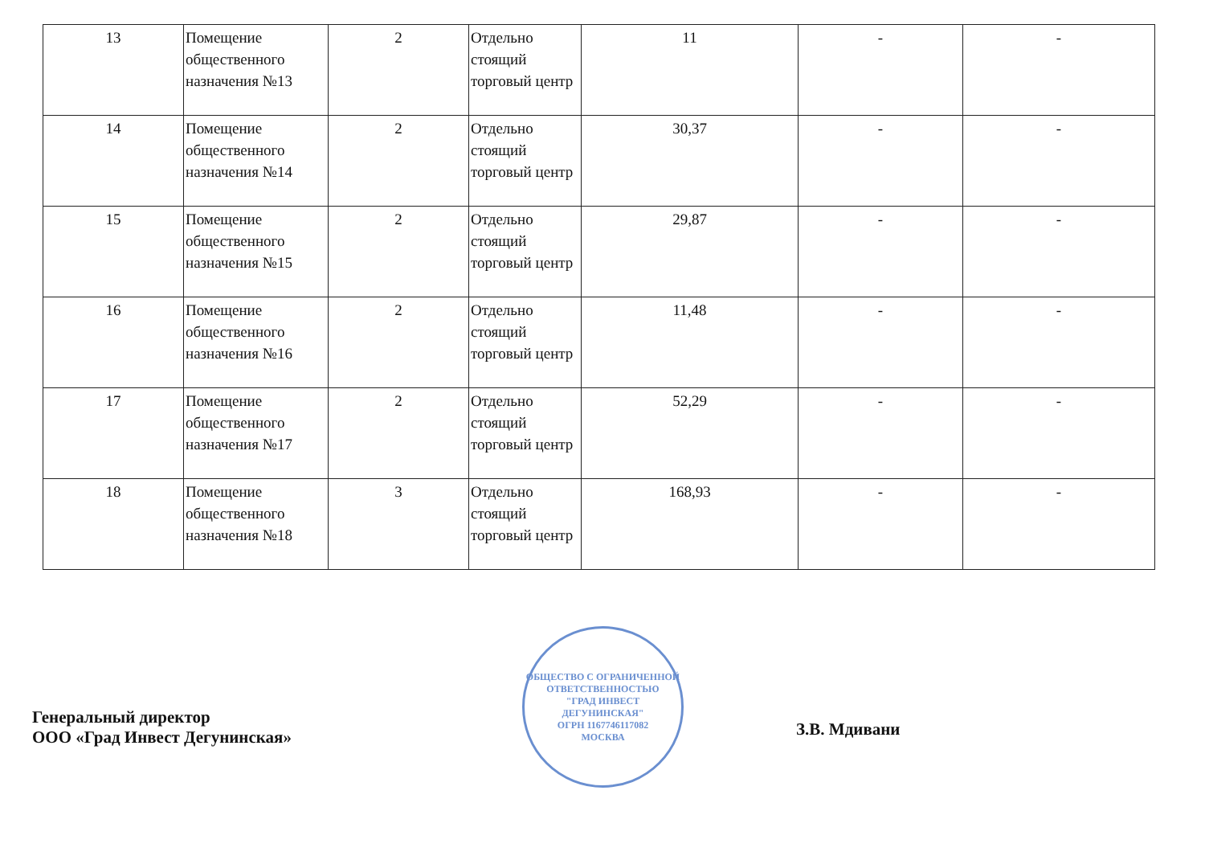| 13 | Помещение общественного назначения №13 | 2 | Отдельно стоящий торговый центр | 11 | - | - |
| 14 | Помещение общественного назначения №14 | 2 | Отдельно стоящий торговый центр | 30,37 | - | - |
| 15 | Помещение общественного назначения №15 | 2 | Отдельно стоящий торговый центр | 29,87 | - | - |
| 16 | Помещение общественного назначения №16 | 2 | Отдельно стоящий торговый центр | 11,48 | - | - |
| 17 | Помещение общественного назначения №17 | 2 | Отдельно стоящий торговый центр | 52,29 | - | - |
| 18 | Помещение общественного назначения №18 | 3 | Отдельно стоящий торговый центр | 168,93 | - | - |
Генеральный директор
ООО «Град Инвест Дегунинская»
ОБЩЕСТВО С ОГРАНИЧЕННОЙ ОТВЕТСТВЕННОСТЬЮ
"ГРАД ИНВЕСТ ДЕГУНИНСКАЯ"
ОГРН 1167746117082
МОСКВА
З.В. Мдивани